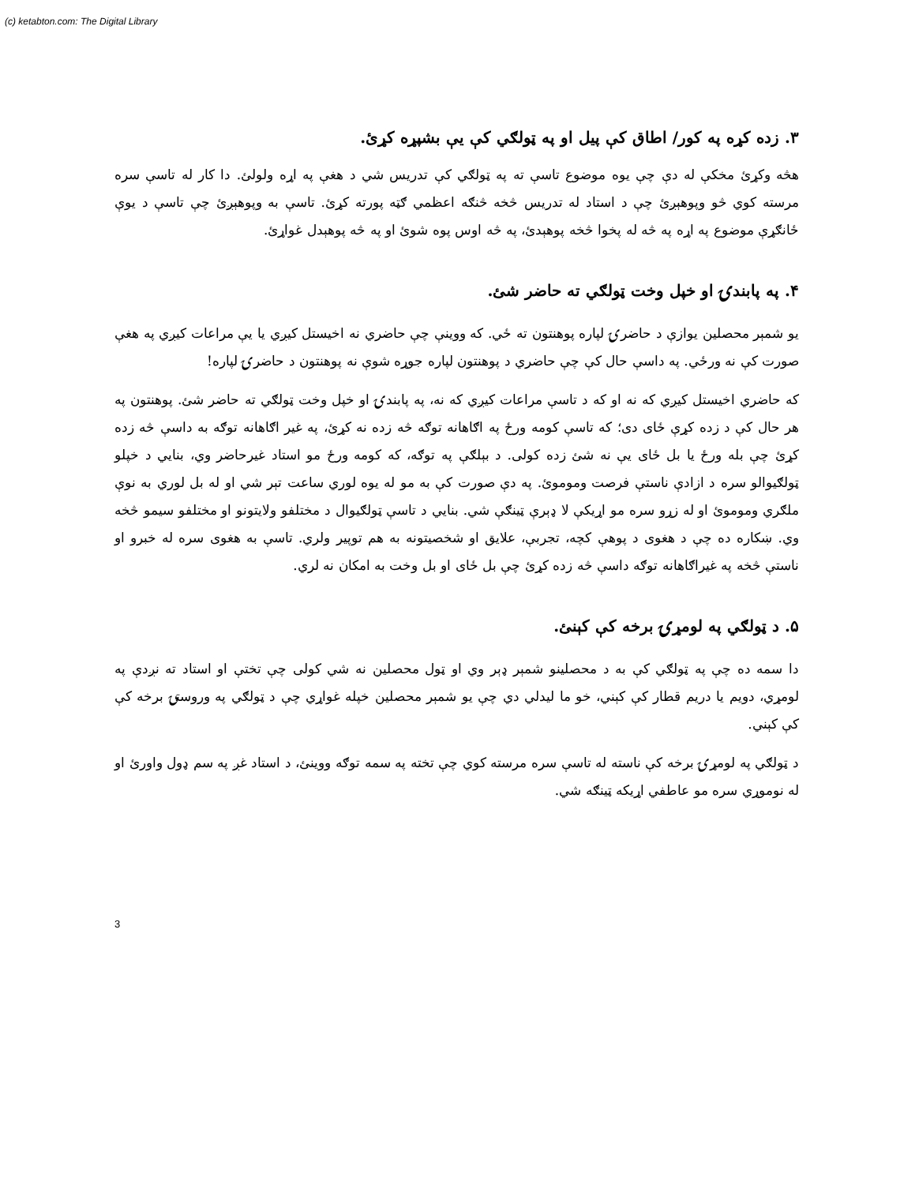(c) ketabton.com: The Digital Library
۳. زده کړه په کور/ اطاق کې پیل او په ټولګي کې یې بشپړه کړئ.
هڅه وکړئ مخکې له دې چې یوه موضوع تاسې ته په ټولګي کې تدریس شي د هغې په اړه ولولئ. دا کار له تاسې سره مرسته کوي څو وپوهېږئ چې د استاد له تدریس څخه څنګه اعظمي ګټه پورته کړئ. تاسې به وپوهېږئ چې تاسې د یوې ځانګړې موضوع په اړه په څه له پخوا څخه پوهېدئ، په څه اوس پوه شوئ او په څه پوهېدل غواړئ.
۴. په پابندۍ او خپل وخت ټولګي ته حاضر شئ.
یو شمېر محصلین یوازې د حاضرۍ لپاره پوهنتون ته ځي. که ووینې چې حاضري نه اخیستل کیږي یا یې مراعات کیږي په هغې صورت کې نه ورځي. په داسې حال کې چې حاضري د پوهنتون لپاره جوړه شوې نه پوهنتون د حاضرۍ لپاره!
که حاضري اخیستل کیږي که نه او که د تاسې مراعات کیږي که نه، په پابندۍ او خپل وخت ټولګي ته حاضر شئ. پوهنتون په هر حال کې د زده کړې ځای دی؛ که تاسې کومه ورځ په اګاهانه توګه څه زده نه کړئ، په غیر اګاهانه توګه به داسې څه زده کړئ چې بله ورځ یا بل ځای یې نه شئ زده کولی. د بېلګې په توګه، که کومه ورځ مو استاد غیرحاضر وي، بنایي د خپلو ټولګیوالو سره د ازادې ناستې فرصت وموموئ. په دې صورت کې به مو له یوه لوري ساعت تېر شي او له بل لوري به نوې ملګري وموموئ او له زړو سره مو اړیکې لا ډېرې ټینګې شي. بنایي د تاسې ټولګیوال د مختلفو ولایتونو او مختلفو سیمو څخه وي. ښکاره ده چې د هغوی د پوهې کچه، تجربې، علایق او شخصیتونه به هم توپیر ولري. تاسې به هغوی سره له خبرو او ناستې څخه په غیراګاهانه توګه داسې څه زده کړئ چې بل ځای او بل وخت به امکان نه لري.
۵. د ټولګي په لومړۍ برخه کې کېنئ.
دا سمه ده چې په ټولګي کې به د محصلینو شمېر ډېر وي او ټول محصلین نه شي کولی چې تختې او استاد ته نږدې په لومړي، دویم یا دریم قطار کې کېني، خو ما لیدلي دي چې یو شمېر محصلین خپله غواړي چې د ټولګي په وروستۍ برخه کې کې کېني.
د ټولګي په لومړۍ برخه کې ناسته له تاسې سره مرسته کوي چې تخته په سمه توګه ووینئ، د استاد غږ په سم ډول واورئ او له نوموړي سره مو عاطفي اړیکه ټینګه شي.
3